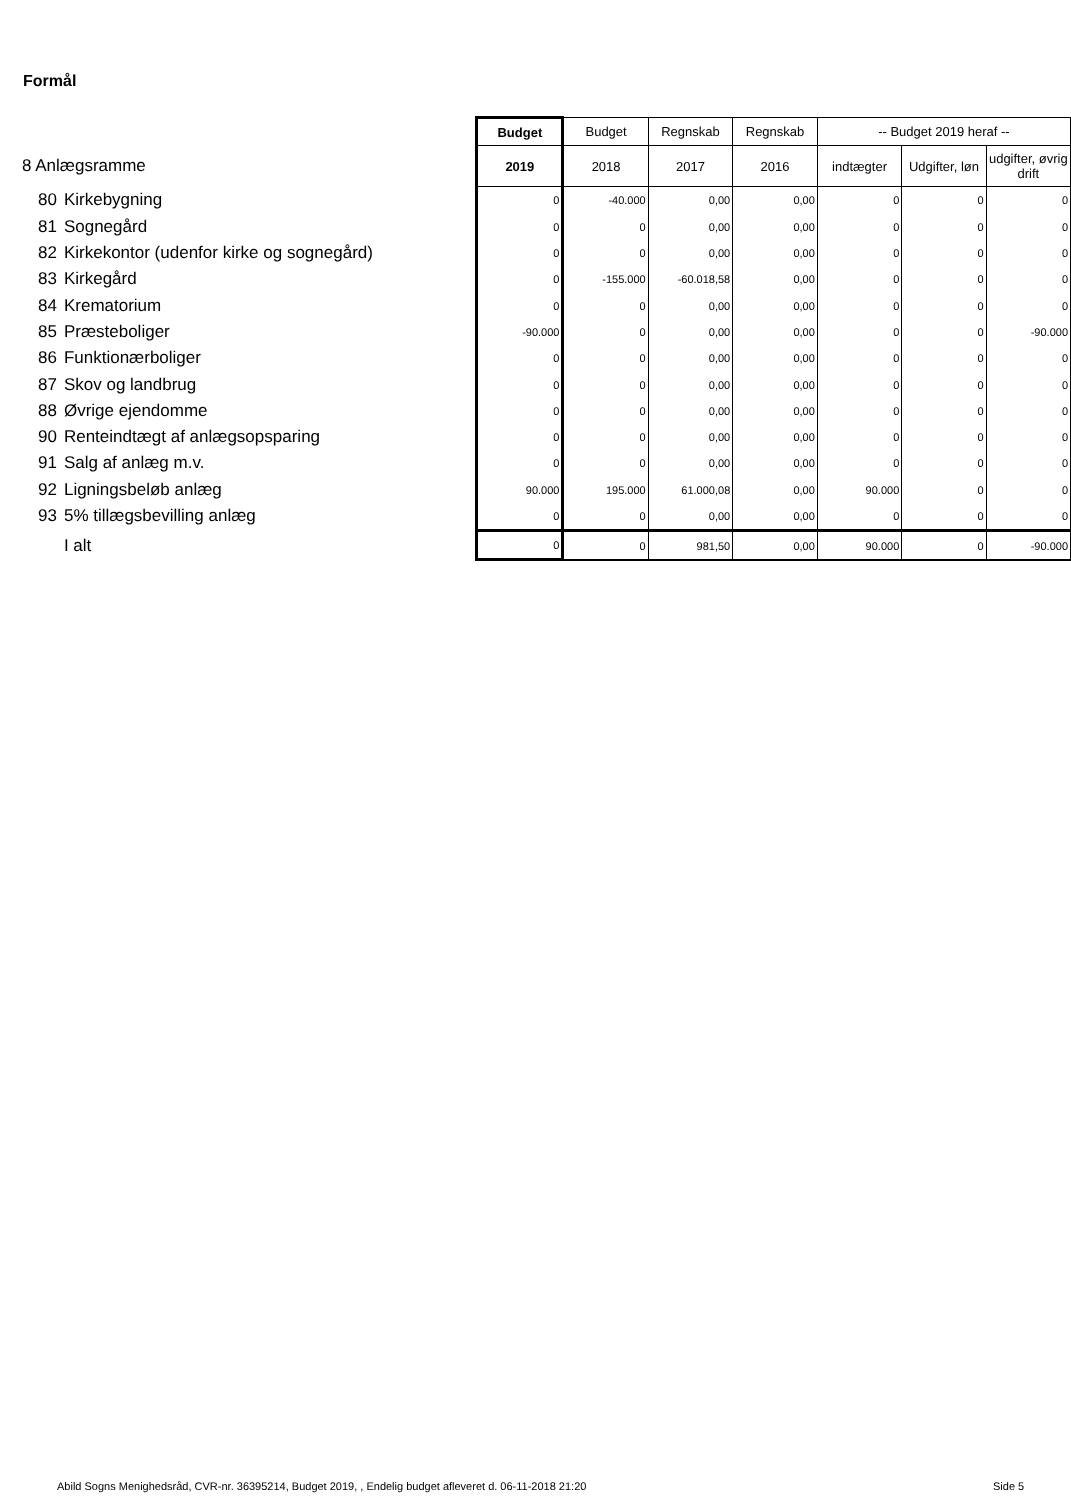Formål
| | | Budget | Budget | Regnskab | Regnskab | -- Budget 2019 heraf -- | | |
| 8 Anlægsramme | | 2019 | 2018 | 2017 | 2016 | indtægter | Udgifter, løn | udgifter, øvrig drift |
| 80 | Kirkebygning | 0 | -40.000 | 0,00 | 0,00 | 0 | 0 | 0 |
| 81 | Sognegård | 0 | 0 | 0,00 | 0,00 | 0 | 0 | 0 |
| 82 | Kirkekontor (udenfor kirke og sognegård) | 0 | 0 | 0,00 | 0,00 | 0 | 0 | 0 |
| 83 | Kirkegård | 0 | -155.000 | -60.018,58 | 0,00 | 0 | 0 | 0 |
| 84 | Krematorium | 0 | 0 | 0,00 | 0,00 | 0 | 0 | 0 |
| 85 | Præsteboliger | -90.000 | 0 | 0,00 | 0,00 | 0 | 0 | -90.000 |
| 86 | Funktionærboliger | 0 | 0 | 0,00 | 0,00 | 0 | 0 | 0 |
| 87 | Skov og landbrug | 0 | 0 | 0,00 | 0,00 | 0 | 0 | 0 |
| 88 | Øvrige ejendomme | 0 | 0 | 0,00 | 0,00 | 0 | 0 | 0 |
| 90 | Renteindtægt af anlægsopsparing | 0 | 0 | 0,00 | 0,00 | 0 | 0 | 0 |
| 91 | Salg af anlæg m.v. | 0 | 0 | 0,00 | 0,00 | 0 | 0 | 0 |
| 92 | Ligningsbeløb anlæg | 90.000 | 195.000 | 61.000,08 | 0,00 | 90.000 | 0 | 0 |
| 93 | 5% tillægsbevilling anlæg | 0 | 0 | 0,00 | 0,00 | 0 | 0 | 0 |
| | I alt | 0 | 0 | 981,50 | 0,00 | 90.000 | 0 | -90.000 |
Abild Sogns Menighedsråd, CVR-nr. 36395214, Budget 2019, , Endelig budget afleveret d. 06-11-2018 21:20
Side 5